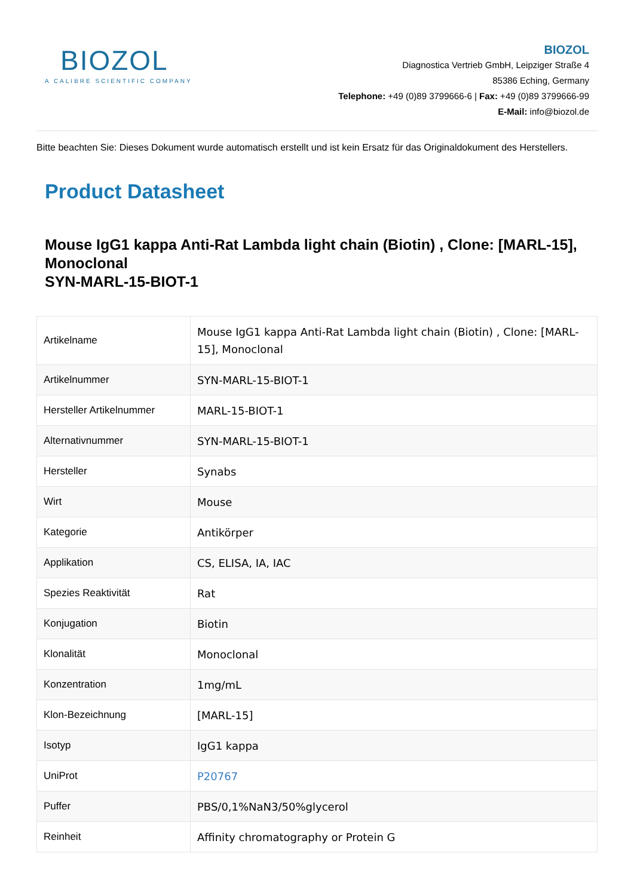BIOZOL
A CALIBRE SCIENTIFIC COMPANY
BIOZOL
Diagnostica Vertrieb GmbH, Leipziger Straße 4
85386 Eching, Germany
Telephone: +49 (0)89 3799666-6 | Fax: +49 (0)89 3799666-99
E-Mail: info@biozol.de
Bitte beachten Sie: Dieses Dokument wurde automatisch erstellt und ist kein Ersatz für das Originaldokument des Herstellers.
Product Datasheet
Mouse IgG1 kappa Anti-Rat Lambda light chain (Biotin) , Clone: [MARL-15], Monoclonal
SYN-MARL-15-BIOT-1
| Artikelname | Mouse IgG1 kappa Anti-Rat Lambda light chain (Biotin) , Clone: [MARL-15], Monoclonal |
| Artikelnummer | SYN-MARL-15-BIOT-1 |
| Hersteller Artikelnummer | MARL-15-BIOT-1 |
| Alternativnummer | SYN-MARL-15-BIOT-1 |
| Hersteller | Synabs |
| Wirt | Mouse |
| Kategorie | Antikörper |
| Applikation | CS, ELISA, IA, IAC |
| Spezies Reaktivität | Rat |
| Konjugation | Biotin |
| Klonalität | Monoclonal |
| Konzentration | 1mg/mL |
| Klon-Bezeichnung | [MARL-15] |
| Isotyp | IgG1 kappa |
| UniProt | P20767 |
| Puffer | PBS/0,1%NaN3/50%glycerol |
| Reinheit | Affinity chromatography or Protein G |